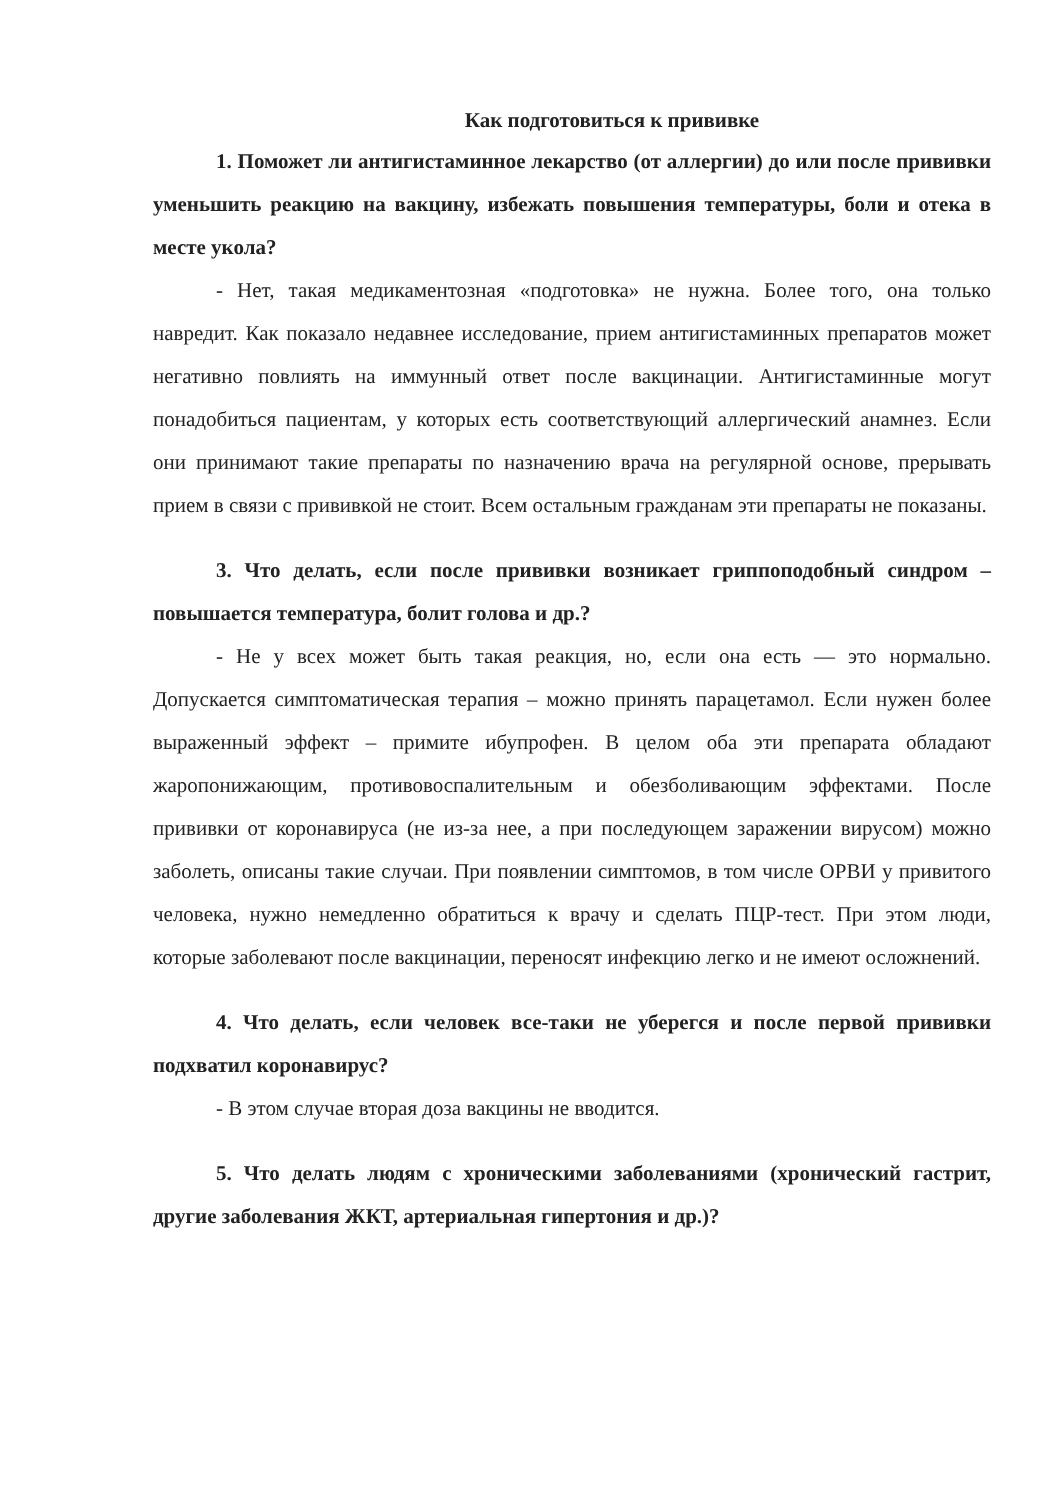Как подготовиться к прививке
1. Поможет ли антигистаминное лекарство (от аллергии) до или после прививки уменьшить реакцию на вакцину, избежать повышения температуры, боли и отека в месте укола?
- Нет, такая медикаментозная «подготовка» не нужна. Более того, она только навредит. Как показало недавнее исследование, прием антигистаминных препаратов может негативно повлиять на иммунный ответ после вакцинации. Антигистаминные могут понадобиться пациентам, у которых есть соответствующий аллергический анамнез. Если они принимают такие препараты по назначению врача на регулярной основе, прерывать прием в связи с прививкой не стоит. Всем остальным гражданам эти препараты не показаны.
3. Что делать, если после прививки возникает гриппоподобный синдром – повышается температура, болит голова и др.?
- Не у всех может быть такая реакция, но, если она есть — это нормально. Допускается симптоматическая терапия – можно принять парацетамол. Если нужен более выраженный эффект – примите ибупрофен. В целом оба эти препарата обладают жаропонижающим, противовоспалительным и обезболивающим эффектами. После прививки от коронавируса (не из-за нее, а при последующем заражении вирусом) можно заболеть, описаны такие случаи. При появлении симптомов, в том числе ОРВИ у привитого человека, нужно немедленно обратиться к врачу и сделать ПЦР-тест. При этом люди, которые заболевают после вакцинации, переносят инфекцию легко и не имеют осложнений.
4. Что делать, если человек все-таки не уберегся и после первой прививки подхватил коронавирус?
- В этом случае вторая доза вакцины не вводится.
5. Что делать людям с хроническими заболеваниями (хронический гастрит, другие заболевания ЖКТ, артериальная гипертония и др.)?